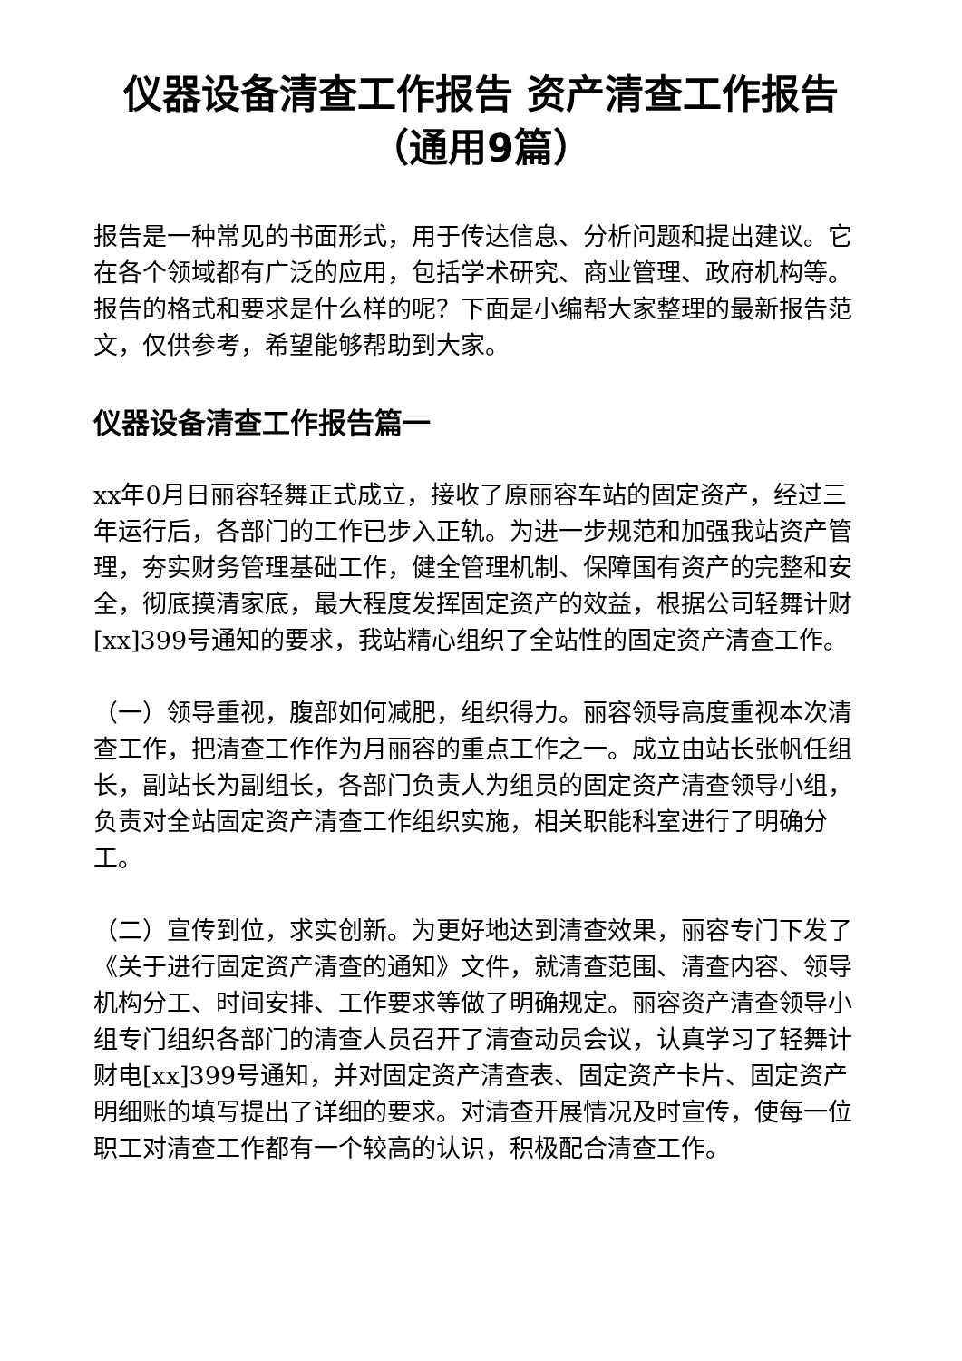仪器设备清查工作报告 资产清查工作报告（通用9篇）
报告是一种常见的书面形式，用于传达信息、分析问题和提出建议。它在各个领域都有广泛的应用，包括学术研究、商业管理、政府机构等。报告的格式和要求是什么样的呢？下面是小编帮大家整理的最新报告范文，仅供参考，希望能够帮助到大家。
仪器设备清查工作报告篇一
xx年0月日丽容轻舞正式成立，接收了原丽容车站的固定资产，经过三年运行后，各部门的工作已步入正轨。为进一步规范和加强我站资产管理，夯实财务管理基础工作，健全管理机制、保障国有资产的完整和安全，彻底摸清家底，最大程度发挥固定资产的效益，根据公司轻舞计财[xx]399号通知的要求，我站精心组织了全站性的固定资产清查工作。
（一）领导重视，腹部如何减肥，组织得力。丽容领导高度重视本次清查工作，把清查工作作为月丽容的重点工作之一。成立由站长张帆任组长，副站长为副组长，各部门负责人为组员的固定资产清查领导小组，负责对全站固定资产清查工作组织实施，相关职能科室进行了明确分工。
（二）宣传到位，求实创新。为更好地达到清查效果，丽容专门下发了《关于进行固定资产清查的通知》文件，就清查范围、清查内容、领导机构分工、时间安排、工作要求等做了明确规定。丽容资产清查领导小组专门组织各部门的清查人员召开了清查动员会议，认真学习了轻舞计财电[xx]399号通知，并对固定资产清查表、固定资产卡片、固定资产明细账的填写提出了详细的要求。对清查开展情况及时宣传，使每一位职工对清查工作都有一个较高的认识，积极配合清查工作。